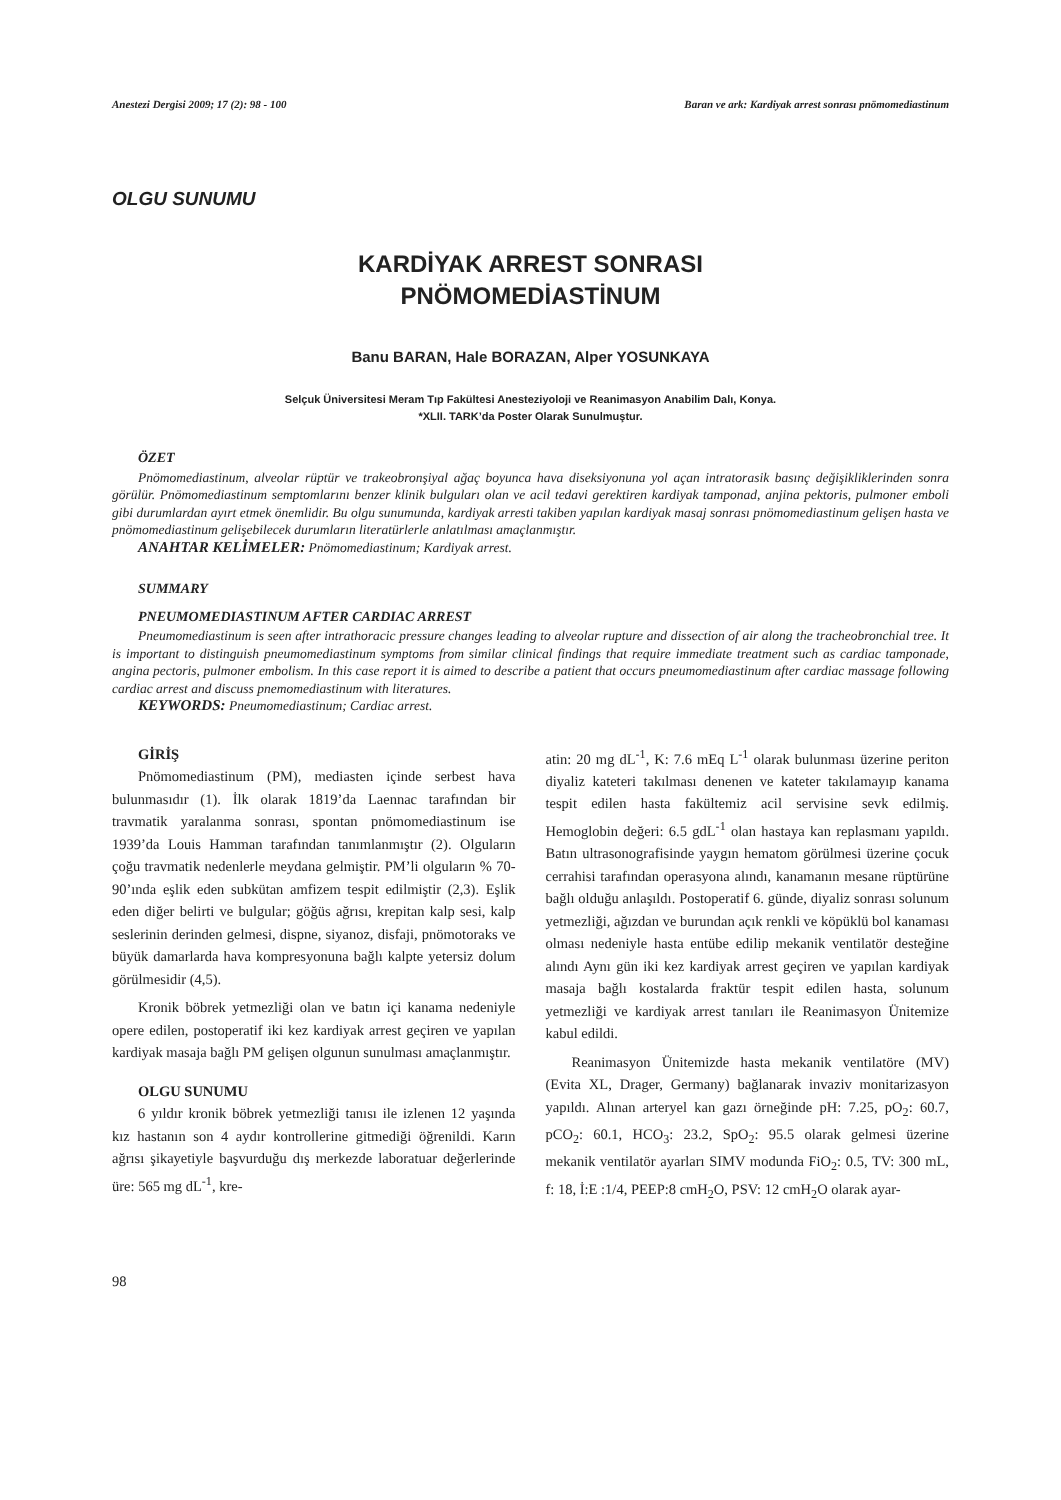Anestezi Dergisi 2009; 17 (2): 98 - 100 Baran ve ark: Kardiyak arrest sonrası pnömomediastinum
OLGU SUNUMU
KARDİYAK ARREST SONRASI
PNÖMOMEDİASTİNUM
Banu BARAN, Hale BORAZAN, Alper YOSUNKAYA
Selçuk Üniversitesi Meram Tıp Fakültesi Anesteziyoloji ve Reanimasyon Anabilim Dalı, Konya.
*XLII. TARK’da Poster Olarak Sunulmuştur.
ÖZET
Pnömomediastinum, alveolar rüptür ve trakeobronşiyal ağaç boyunca hava diseksiyonuna yol açan intratorasik basınç değişikliklerinden sonra görülür. Pnömomediastinum semptomlarını benzer klinik bulguları olan ve acil tedavi gerektiren kardiyak tamponad, anjina pektoris, pulmoner emboli gibi durumlardan ayırt etmek önemlidir. Bu olgu sunumunda, kardiyak arresti takiben yapılan kardiyak masaj sonrası pnömomediastinum gelişen hasta ve pnömomediastinum gelişebilecek durumların literatürlerle anlatılması amaçlanmıştır.
ANAHTAR KELİMELER: Pnömomediastinum; Kardiyak arrest.
SUMMARY
PNEUMOMEDIASTINUM AFTER CARDIAC ARREST
Pneumomediastinum is seen after intrathoracic pressure changes leading to alveolar rupture and dissection of air along the tracheobronchial tree. It is important to distinguish pneumomediastinum symptoms from similar clinical findings that require immediate treatment such as cardiac tamponade, angina pectoris, pulmoner embolism. In this case report it is aimed to describe a patient that occurs pneumomediastinum after cardiac massage following cardiac arrest and discuss pnemomediastinum with literatures.
KEYWORDS: Pneumomediastinum; Cardiac arrest.
GİRİŞ
Pnömomediastinum (PM), mediasten içinde serbest hava bulunmasıdır (1). İlk olarak 1819’da Laennac tarafından bir travmatik yaralanma sonrası, spontan pnömomediastinum ise 1939’da Louis Hamman tarafından tanımlanmıştır (2). Olguların çoğu travmatik nedenlerle meydana gelmiştir. PM’li olguların % 70-90’ında eşlik eden subkütan amfizem tespit edilmiştir (2,3). Eşlik eden diğer belirti ve bulgular; göğüs ağrısı, krepitan kalp sesi, kalp seslerinin derinden gelmesi, dispne, siyanoz, disfaji, pnömotoraks ve büyük damarlarda hava kompresyonuna bağlı kalpte yetersiz dolum görülmesidir (4,5).
Kronik böbrek yetmezliği olan ve batın içi kanama nedeniyle opere edilen, postoperatif iki kez kardiyak arrest geçiren ve yapılan kardiyak masaja bağlı PM gelişen olgunun sunulması amaçlanmıştır.
OLGU SUNUMU
6 yıldır kronik böbrek yetmezliği tanısı ile izlenen 12 yaşında kız hastanın son 4 aydır kontrollerine gitmediği öğrenildi. Karın ağrısı şikayetiyle başvurduğu dış merkezde laboratuar değerlerinde üre: 565 mg dL<sup>-1</sup>, kre-
atin: 20 mg dL<sup>-1</sup>, K: 7.6 mEq L<sup>-1</sup> olarak bulunması üzerine periton diyaliz kateteri takılması denenen ve kateter takılamayıp kanama tespit edilen hasta fakültemiz acil servisine sevk edilmiş. Hemoglobin değeri: 6.5 gdL<sup>-1</sup> olan hastaya kan replasmanı yapıldı. Batın ultrasonografisinde yaygın hematom görülmesi üzerine çocuk cerrahisi tarafından operasyona alındı, kanamanın mesane rüptürüne bağlı olduğu anlaşıldı. Postoperatif 6. günde, diyaliz sonrası solunum yetmezliği, ağızdan ve burundan açık renkli ve köpüklü bol kanaması olması nedeniyle hasta entübe edilip mekanik ventilatör desteğine alındı Aynı gün iki kez kardiyak arrest geçiren ve yapılan kardiyak masaja bağlı kostalarda fraktür tespit edilen hasta, solunum yetmezliği ve kardiyak arrest tanıları ile Reanimasyon Ünitemize kabul edildi.
Reanimasyon Ünitemizde hasta mekanik ventilatöre (MV) (Evita XL, Drager, Germany) bağlanarak invaziv monitarizasyon yapıldı. Alınan arteryel kan gazı örneğinde pH: 7.25, pO<sub>2</sub>: 60.7, pCO<sub>2</sub>: 60.1, HCO<sub>3</sub>: 23.2, SpO<sub>2</sub>: 95.5 olarak gelmesi üzerine mekanik ventilatör ayarları SIMV modunda FiO<sub>2</sub>: 0.5, TV: 300 mL, f: 18, İ:E :1/4, PEEP:8 cmH<sub>2</sub>O, PSV: 12 cmH<sub>2</sub>O olarak ayar-
98